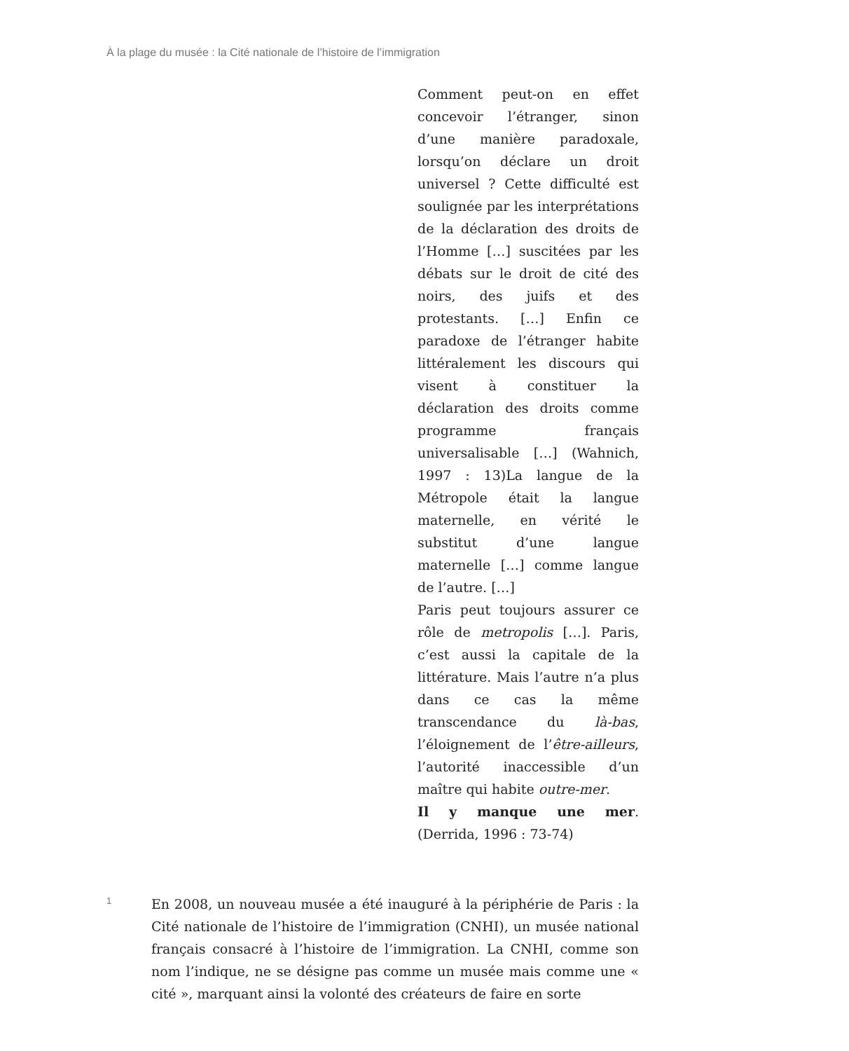À la plage du musée : la Cité nationale de l’histoire de l’immigration
Comment peut-on en effet concevoir l’étranger, sinon d’une manière paradoxale, lorsqu’on déclare un droit universel ? Cette difficulté est soulignée par les interprétations de la déclaration des droits de l’Homme […] suscitées par les débats sur le droit de cité des noirs, des juifs et des protestants. […] Enfin ce paradoxe de l’étranger habite littéralement les discours qui visent à constituer la déclaration des droits comme programme français universalisable […] (Wahnich, 1997 : 13)La langue de la Métropole était la langue maternelle, en vérité le substitut d’une langue maternelle […] comme langue de l’autre. […]
Paris peut toujours assurer ce rôle de metropolis […]. Paris, c’est aussi la capitale de la littérature. Mais l’autre n’a plus dans ce cas la même transcendance du là-bas, l’éloignement de l’être-ailleurs, l’autorité inaccessible d’un maître qui habite outre-mer.
Il y manque une mer. (Derrida, 1996 : 73-74)
1
En 2008, un nouveau musée a été inauguré à la périphérie de Paris : la Cité nationale de l’histoire de l’immigration (CNHI), un musée national français consacré à l’histoire de l’immigration. La CNHI, comme son nom l’indique, ne se désigne pas comme un musée mais comme une « cité », marquant ainsi la volonté des créateurs de faire en sorte